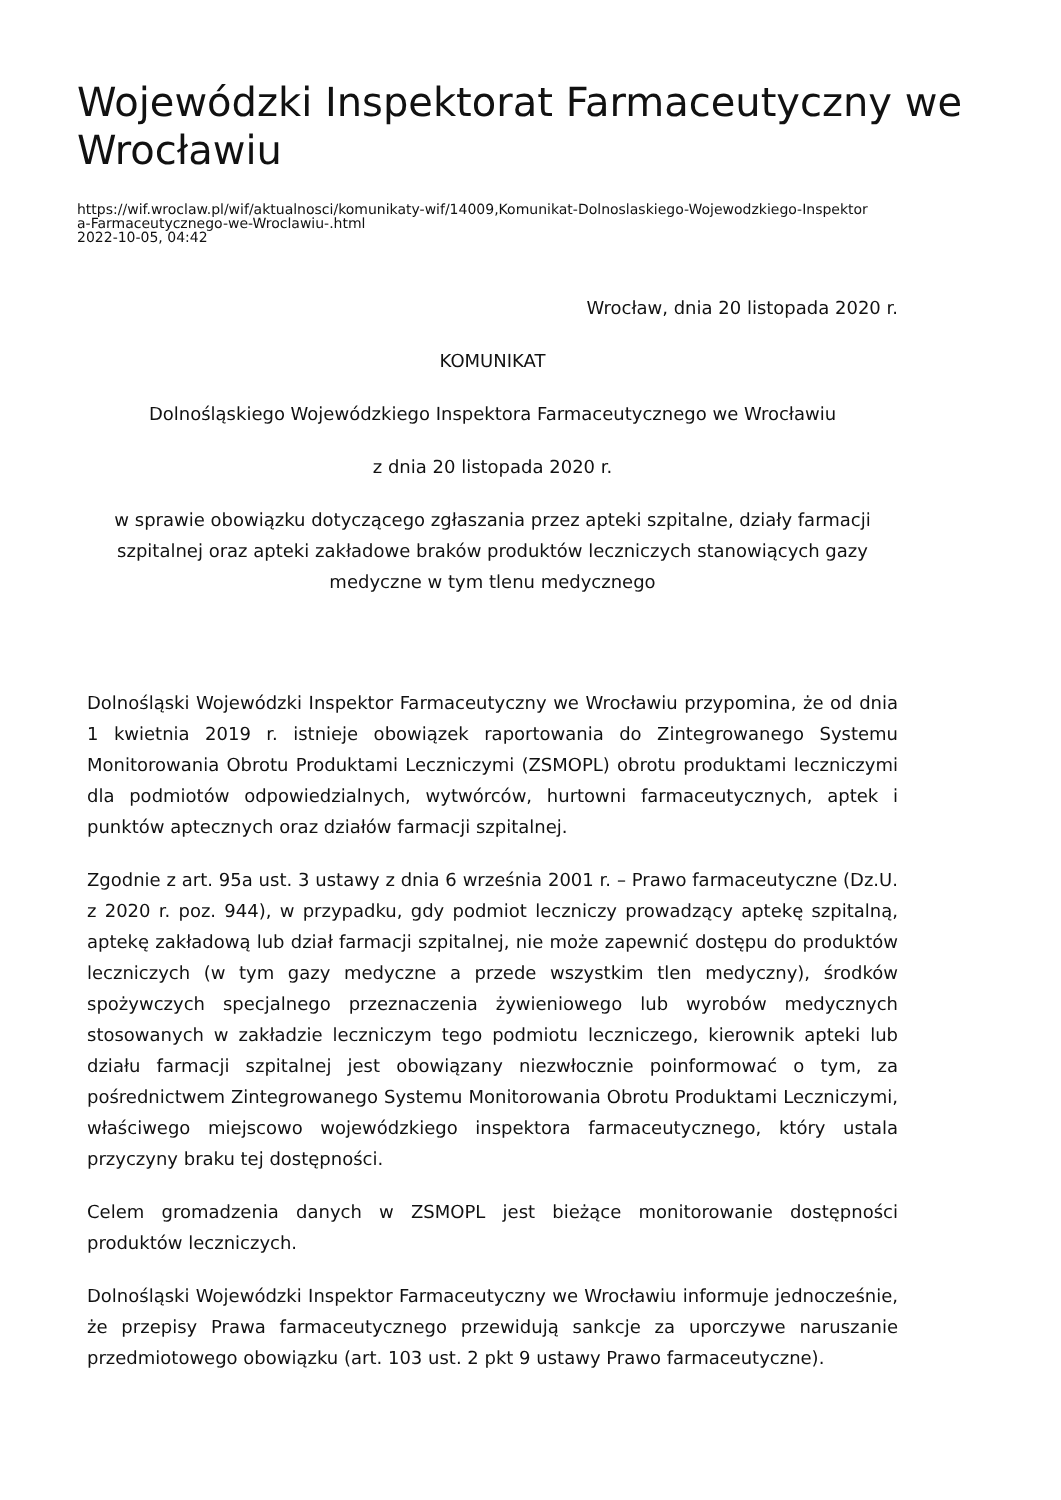Wojewódzki Inspektorat Farmaceutyczny we Wrocławiu
https://wif.wroclaw.pl/wif/aktualnosci/komunikaty-wif/14009,Komunikat-Dolnoslaskiego-Wojewodzkiego-Inspektor
a-Farmaceutycznego-we-Wroclawiu-.html
2022-10-05, 04:42
Wrocław, dnia 20 listopada 2020 r.
KOMUNIKAT
Dolnośląskiego Wojewódzkiego Inspektora Farmaceutycznego we Wrocławiu
z dnia 20 listopada 2020 r.
w sprawie obowiązku dotyczącego zgłaszania przez apteki szpitalne, działy farmacji szpitalnej oraz apteki zakładowe braków produktów leczniczych stanowiących gazy medyczne w tym tlenu medycznego
Dolnośląski Wojewódzki Inspektor Farmaceutyczny we Wrocławiu przypomina, że od dnia 1 kwietnia 2019 r. istnieje obowiązek raportowania do Zintegrowanego Systemu Monitorowania Obrotu Produktami Leczniczymi (ZSMOPL) obrotu produktami leczniczymi dla podmiotów odpowiedzialnych, wytwórców, hurtowni farmaceutycznych, aptek i punktów aptecznych oraz działów farmacji szpitalnej.
Zgodnie z art. 95a ust. 3 ustawy z dnia 6 września 2001 r. – Prawo farmaceutyczne (Dz.U. z 2020 r. poz. 944), w przypadku, gdy podmiot leczniczy prowadzący aptekę szpitalną, aptekę zakładową lub dział farmacji szpitalnej, nie może zapewnić dostępu do produktów leczniczych (w tym gazy medyczne a przede wszystkim tlen medyczny), środków spożywczych specjalnego przeznaczenia żywieniowego lub wyrobów medycznych stosowanych w zakładzie leczniczym tego podmiotu leczniczego, kierownik apteki lub działu farmacji szpitalnej jest obowiązany niezwłocznie poinformować o tym, za pośrednictwem Zintegrowanego Systemu Monitorowania Obrotu Produktami Leczniczymi, właściwego miejscowo wojewódzkiego inspektora farmaceutycznego, który ustala przyczyny braku tej dostępności.
Celem gromadzenia danych w ZSMOPL jest bieżące monitorowanie dostępności produktów leczniczych.
Dolnośląski Wojewódzki Inspektor Farmaceutyczny we Wrocławiu informuje jednocześnie, że przepisy Prawa farmaceutycznego przewidują sankcje za uporczywe naruszanie przedmiotowego obowiązku (art. 103 ust. 2 pkt 9 ustawy Prawo farmaceutyczne).